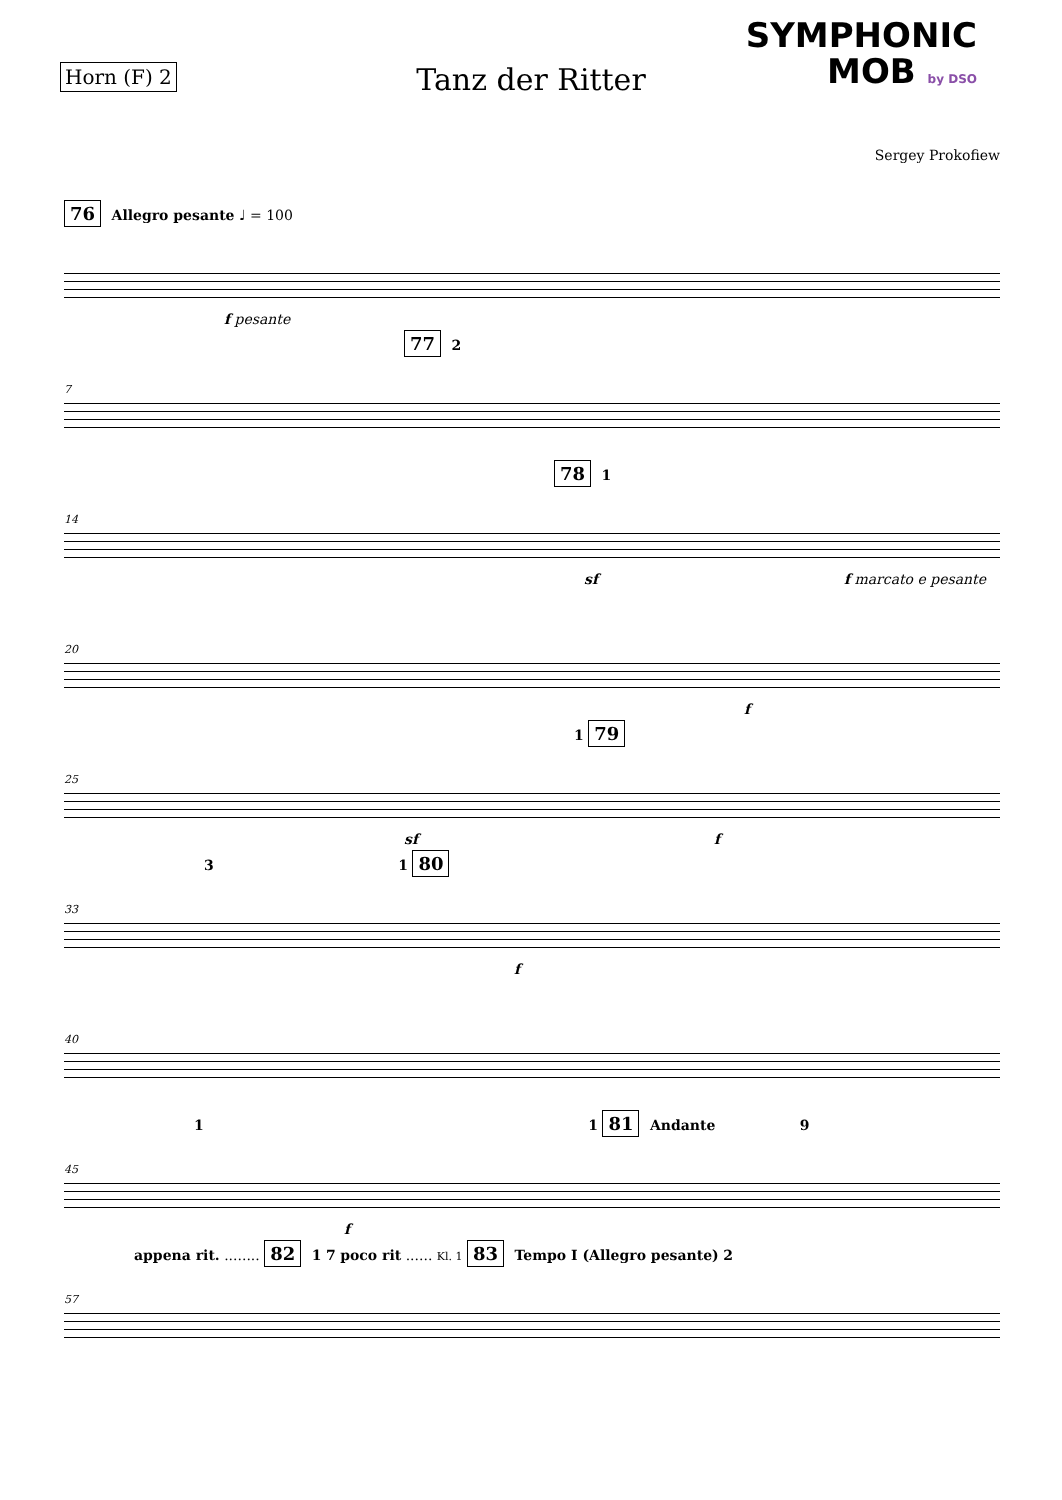Horn (F) 2
Tanz der Ritter
SYMPHONIC
MOB by DSO
Sergey Prokofiew
76 Allegro pesante ♩ = 100
f pesante
7
77 2
14
78 1
sf f marcato e pesante
20
f
25
1 79
sf f
33
3 1 80
f
40
45
1 1 81 Andante 9
f
57
appena rit. ........ 82 1 7 poco rit ...... Kl. 1 83 Tempo I (Allegro pesante) 2